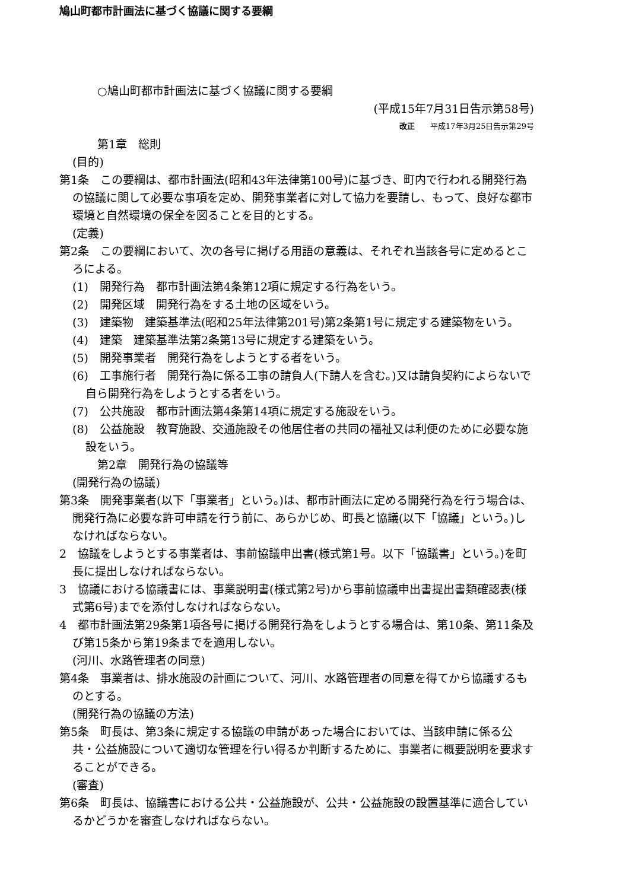鳩山町都市計画法に基づく協議に関する要綱
○鳩山町都市計画法に基づく協議に関する要綱
(平成15年7月31日告示第58号)
改正　　平成17年3月25日告示第29号
第1章　総則
(目的)
第1条　この要綱は、都市計画法(昭和43年法律第100号)に基づき、町内で行われる開発行為の協議に関して必要な事項を定め、開発事業者に対して協力を要請し、もって、良好な都市環境と自然環境の保全を図ることを目的とする。
(定義)
第2条　この要綱において、次の各号に掲げる用語の意義は、それぞれ当該各号に定めるところによる。
(1)　開発行為　都市計画法第4条第12項に規定する行為をいう。
(2)　開発区域　開発行為をする土地の区域をいう。
(3)　建築物　建築基準法(昭和25年法律第201号)第2条第1号に規定する建築物をいう。
(4)　建築　建築基準法第2条第13号に規定する建築をいう。
(5)　開発事業者　開発行為をしようとする者をいう。
(6)　工事施行者　開発行為に係る工事の請負人(下請人を含む。)又は請負契約によらないで自ら開発行為をしようとする者をいう。
(7)　公共施設　都市計画法第4条第14項に規定する施設をいう。
(8)　公益施設　教育施設、交通施設その他居住者の共同の福祉又は利便のために必要な施設をいう。
第2章　開発行為の協議等
(開発行為の協議)
第3条　開発事業者(以下「事業者」という。)は、都市計画法に定める開発行為を行う場合は、開発行為に必要な許可申請を行う前に、あらかじめ、町長と協議(以下「協議」という。)しなければならない。
2　協議をしようとする事業者は、事前協議申出書(様式第1号。以下「協議書」という。)を町長に提出しなければならない。
3　協議における協議書には、事業説明書(様式第2号)から事前協議申出書提出書類確認表(様式第6号)までを添付しなければならない。
4　都市計画法第29条第1項各号に掲げる開発行為をしようとする場合は、第10条、第11条及び第15条から第19条までを適用しない。
(河川、水路管理者の同意)
第4条　事業者は、排水施設の計画について、河川、水路管理者の同意を得てから協議するものとする。
(開発行為の協議の方法)
第5条　町長は、第3条に規定する協議の申請があった場合においては、当該申請に係る公共・公益施設について適切な管理を行い得るか判断するために、事業者に概要説明を要求することができる。
(審査)
第6条　町長は、協議書における公共・公益施設が、公共・公益施設の設置基準に適合しているかどうかを審査しなければならない。